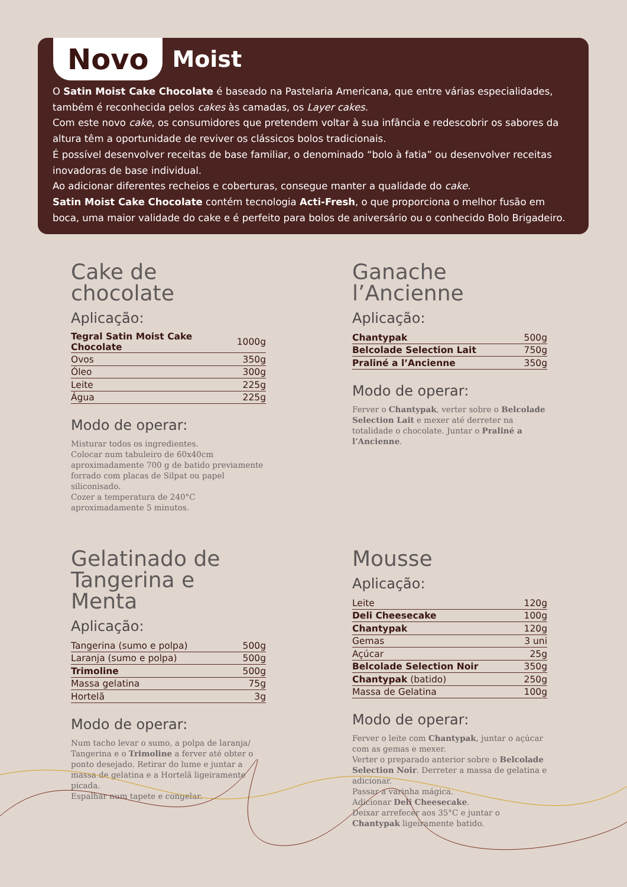Novo
Moist
O Satin Moist Cake Chocolate é baseado na Pastelaria Americana, que entre várias especialidades, também é reconhecida pelos cakes às camadas, os Layer cakes.
Com este novo cake, os consumidores que pretendem voltar à sua infância e redescobrir os sabores da altura têm a oportunidade de reviver os clássicos bolos tradicionais.
É possível desenvolver receitas de base familiar, o denominado “bolo à fatia” ou desenvolver receitas inovadoras de base individual.
Ao adicionar diferentes recheios e coberturas, consegue manter a qualidade do cake.
Satin Moist Cake Chocolate contém tecnologia Acti-Fresh, o que proporciona o melhor fusão em boca, uma maior validade do cake e é perfeito para bolos de aniversário ou o conhecido Bolo Brigadeiro.
Cake de chocolate
Aplicação:
| Tegral Satin Moist Cake Chocolate | 1000g |
| Ovos | 350g |
| Óleo | 300g |
| Leite | 225g |
| Água | 225g |
Modo de operar:
Misturar todos os ingredientes.
Colocar num tabuleiro de 60x40cm aproximadamente 700 g de batido previamente forrado com placas de Silpat ou papel siliconisado.
Cozer a temperatura de 240°C aproximadamente 5 minutos.
Ganache l’Ancienne
Aplicação:
| Chantypak | 500g |
| Belcolade Selection Lait | 750g |
| Praliné a l’Ancienne | 350g |
Modo de operar:
Ferver o Chantypak, verter sobre o Belcolade Selection Lait e mexer até derreter na totalidade o chocolate. Juntar o Praliné a l’Ancienne.
Gelatinado de Tangerina e Menta
Aplicação:
| Tangerina (sumo e polpa) | 500g |
| Laranja (sumo e polpa) | 500g |
| Trimoline | 500g |
| Massa gelatina | 75g |
| Hortelã | 3g |
Modo de operar:
Num tacho levar o sumo, a polpa de laranja/ Tangerina e o Trimoline a ferver até obter o ponto desejado. Retirar do lume e juntar a massa de gelatina e a Hortelã ligeiramente picada.
Espalhar num tapete e congelar.
Mousse
Aplicação:
| Leite | 120g |
| Deli Cheesecake | 100g |
| Chantypak | 120g |
| Gemas | 3 uni |
| Açúcar | 25g |
| Belcolade Selection Noir | 350g |
| Chantypak (batido) | 250g |
| Massa de Gelatina | 100g |
Modo de operar:
Ferver o leite com Chantypak, juntar o açúcar com as gemas e mexer.
Verter o preparado anterior sobre o Belcolade Selection Noir. Derreter a massa de gelatina e adicionar.
Passar a varinha mágica.
Adicionar Deli Cheesecake.
Deixar arrefecer aos 35°C e juntar o Chantypak ligeiramente batido.